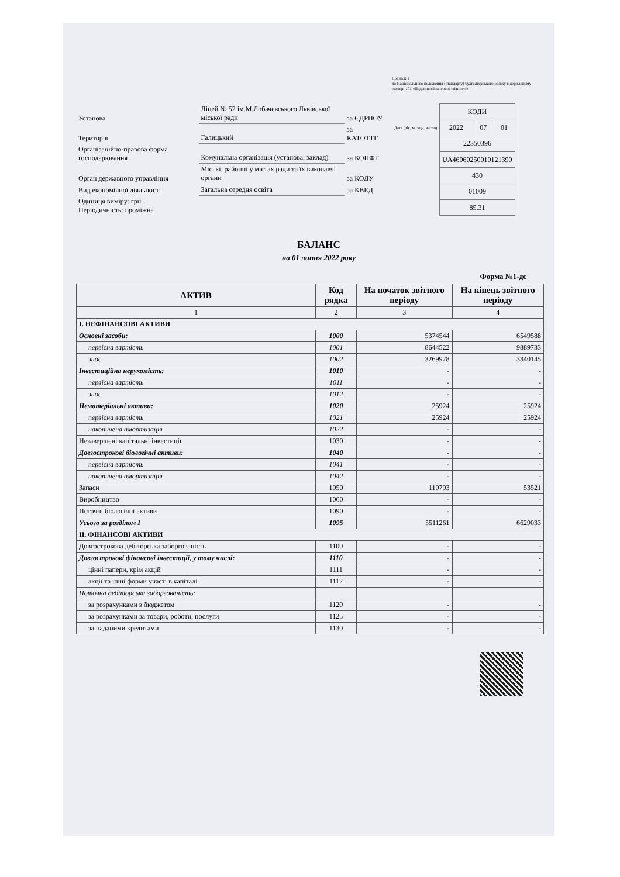Додаток 1
до Національного положення (стандарту) бухгалтерського обліку в державному секторі 101 «Подання фінансової звітності»
| Установа | Ліцей № 52 ім.М.Лобачевського Львівської міської ради | за ЄДРПОУ |
| Територія | Галицький | за КАТОТТГ |
| Організаційно-правова форма господарювання | Комунальна організація (установа, заклад) | за КОПФГ |
| Орган державного управління | Міські, районні у містах ради та їх виконавчі органи | за КОДУ |
| Вид економічної діяльності | Загальна середня освіта | за КВЕД |
| Одиниця виміру: грн Періодичність: проміжна | | |
| | КОДИ | | |
| Дата (рік, місяць, число) | 2022 | 07 | 01 |
| | 22350396 | | |
| | UA46060250010121390 | | |
| | 430 | | |
| | 01009 | | |
| | 85.31 | | |
БАЛАНС
на 01 липня 2022 року
Форма №1-дс
| АКТИВ | Код рядка | На початок звітного періоду | На кінець звітного періоду |
| --- | --- | --- | --- |
| 1 | 2 | 3 | 4 |
| І. НЕФІНАНСОВІ АКТИВИ | | | |
| Основні засоби: | 1000 | 5374544 | 6549588 |
| первісна вартість | 1001 | 8644522 | 9889733 |
| знос | 1002 | 3269978 | 3340145 |
| Інвестиційна нерухомість: | 1010 | - | - |
| первісна вартість | 1011 | - | - |
| знос | 1012 | - | - |
| Нематеріальні активи: | 1020 | 25924 | 25924 |
| первісна вартість | 1021 | 25924 | 25924 |
| накопичена амортизація | 1022 | - | - |
| Незавершені капітальні інвестиції | 1030 | - | - |
| Довгострокові біологічні активи: | 1040 | - | - |
| первісна вартість | 1041 | - | - |
| накопичена амортизація | 1042 | - | - |
| Запаси | 1050 | 110793 | 53521 |
| Виробництво | 1060 | - | - |
| Поточні біологічні активи | 1090 | - | - |
| Усього за розділом I | 1095 | 5511261 | 6629033 |
| ІІ. ФІНАНСОВІ АКТИВИ | | | |
| Довгострокова дебіторська заборгованість | 1100 | - | - |
| Довгострокові фінансові інвестиції, у тому числі: | 1110 | - | - |
| цінні папери, крім акцій | 1111 | - | - |
| акції та інші форми участі в капіталі | 1112 | - | - |
| Поточна дебіторська заборгованість: | | | |
| за розрахунками з бюджетом | 1120 | - | - |
| за розрахунками за товари, роботи, послуги | 1125 | - | - |
| за наданими кредитами | 1130 | - | - |